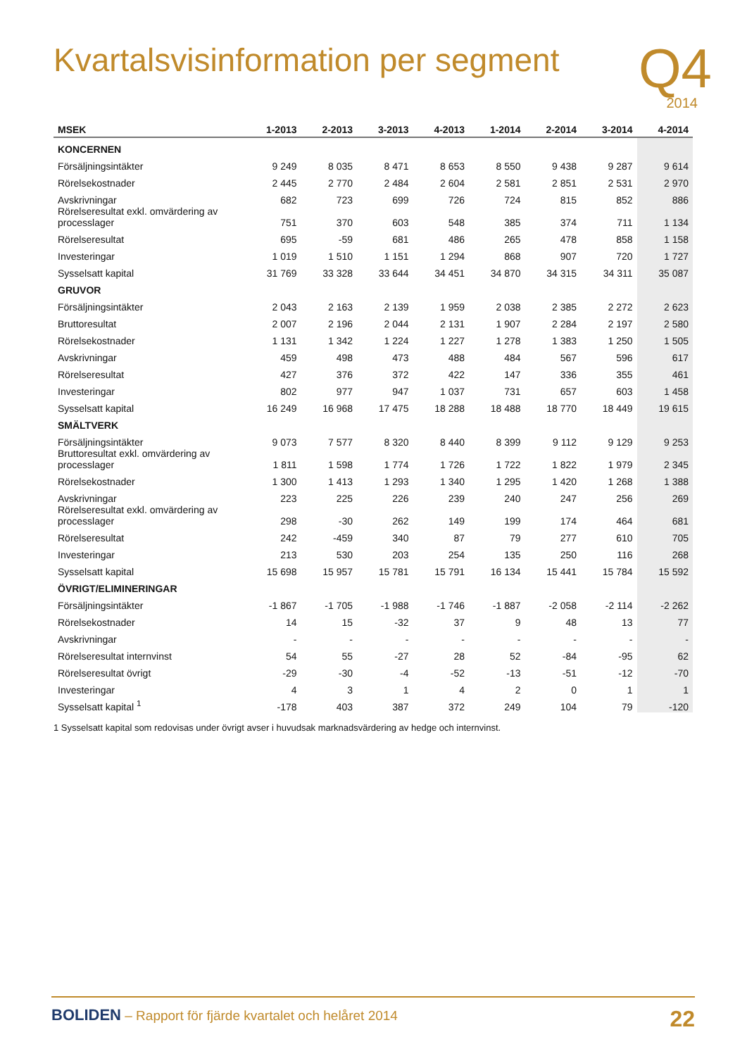Kvartalsvisinformation per segment
Q4
2014
| MSEK | 1-2013 | 2-2013 | 3-2013 | 4-2013 | 1-2014 | 2-2014 | 3-2014 | 4-2014 |
| --- | --- | --- | --- | --- | --- | --- | --- | --- |
| KONCERNEN | | | | | | | | |
| Försäljningsintäkter | 9 249 | 8 035 | 8 471 | 8 653 | 8 550 | 9 438 | 9 287 | 9 614 |
| Rörelsekostnader | 2 445 | 2 770 | 2 484 | 2 604 | 2 581 | 2 851 | 2 531 | 2 970 |
| Avskrivningar | 682 | 723 | 699 | 726 | 724 | 815 | 852 | 886 |
| Rörelseresultat exkl. omvärdering av processlager | 751 | 370 | 603 | 548 | 385 | 374 | 711 | 1 134 |
| Rörelseresultat | 695 | -59 | 681 | 486 | 265 | 478 | 858 | 1 158 |
| Investeringar | 1 019 | 1 510 | 1 151 | 1 294 | 868 | 907 | 720 | 1 727 |
| Sysselsatt kapital | 31 769 | 33 328 | 33 644 | 34 451 | 34 870 | 34 315 | 34 311 | 35 087 |
| GRUVOR | | | | | | | | |
| Försäljningsintäkter | 2 043 | 2 163 | 2 139 | 1 959 | 2 038 | 2 385 | 2 272 | 2 623 |
| Bruttoresultat | 2 007 | 2 196 | 2 044 | 2 131 | 1 907 | 2 284 | 2 197 | 2 580 |
| Rörelsekostnader | 1 131 | 1 342 | 1 224 | 1 227 | 1 278 | 1 383 | 1 250 | 1 505 |
| Avskrivningar | 459 | 498 | 473 | 488 | 484 | 567 | 596 | 617 |
| Rörelseresultat | 427 | 376 | 372 | 422 | 147 | 336 | 355 | 461 |
| Investeringar | 802 | 977 | 947 | 1 037 | 731 | 657 | 603 | 1 458 |
| Sysselsatt kapital | 16 249 | 16 968 | 17 475 | 18 288 | 18 488 | 18 770 | 18 449 | 19 615 |
| SMÄLTVERK | | | | | | | | |
| Försäljningsintäkter | 9 073 | 7 577 | 8 320 | 8 440 | 8 399 | 9 112 | 9 129 | 9 253 |
| Bruttoresultat exkl. omvärdering av processlager | 1 811 | 1 598 | 1 774 | 1 726 | 1 722 | 1 822 | 1 979 | 2 345 |
| Rörelsekostnader | 1 300 | 1 413 | 1 293 | 1 340 | 1 295 | 1 420 | 1 268 | 1 388 |
| Avskrivningar | 223 | 225 | 226 | 239 | 240 | 247 | 256 | 269 |
| Rörelseresultat exkl. omvärdering av processlager | 298 | -30 | 262 | 149 | 199 | 174 | 464 | 681 |
| Rörelseresultat | 242 | -459 | 340 | 87 | 79 | 277 | 610 | 705 |
| Investeringar | 213 | 530 | 203 | 254 | 135 | 250 | 116 | 268 |
| Sysselsatt kapital | 15 698 | 15 957 | 15 781 | 15 791 | 16 134 | 15 441 | 15 784 | 15 592 |
| ÖVRIGT/ELIMINERINGAR | | | | | | | | |
| Försäljningsintäkter | -1 867 | -1 705 | -1 988 | -1 746 | -1 887 | -2 058 | -2 114 | -2 262 |
| Rörelsekostnader | 14 | 15 | -32 | 37 | 9 | 48 | 13 | 77 |
| Avskrivningar | - | - | - | - | - | - | - | - |
| Rörelseresultat internvinst | 54 | 55 | -27 | 28 | 52 | -84 | -95 | 62 |
| Rörelseresultat övrigt | -29 | -30 | -4 | -52 | -13 | -51 | -12 | -70 |
| Investeringar | 4 | 3 | 1 | 4 | 2 | 0 | 1 | 1 |
| Sysselsatt kapital <sup>1</sup> | -178 | 403 | 387 | 372 | 249 | 104 | 79 | -120 |
1 Sysselsatt kapital som redovisas under övrigt avser i huvudsak marknadsvärdering av hedge och internvinst.
BOLIDEN – Rapport för fjärde kvartalet och helåret 2014
22